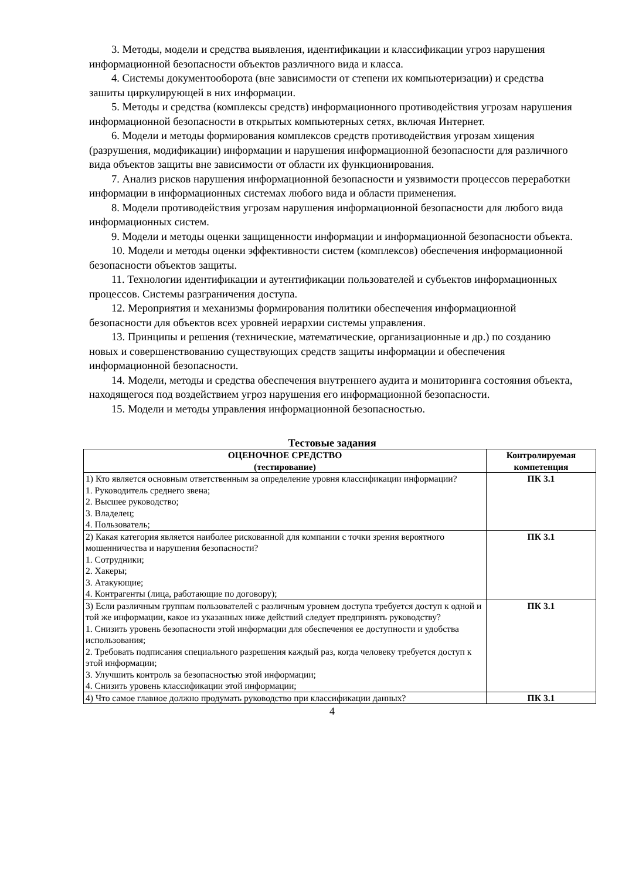3. Методы, модели и средства выявления, идентификации и классификации угроз нарушения информационной безопасности объектов различного вида и класса.
4. Системы документооборота (вне зависимости от степени их компьютеризации) и средства зашиты циркулирующей в них информации.
5. Методы и средства (комплексы средств) информационного противодействия угрозам нарушения информационной безопасности в открытых компьютерных сетях, включая Интернет.
6. Модели и методы формирования комплексов средств противодействия угрозам хищения (разрушения, модификации) информации и нарушения информационной безопасности для различного вида объектов защиты вне зависимости от области их функционирования.
7. Анализ рисков нарушения информационной безопасности и уязвимости процессов переработки информации в информационных системах любого вида и области применения.
8. Модели противодействия угрозам нарушения информационной безопасности для любого вида информационных систем.
9. Модели и методы оценки защищенности информации и информационной безопасности объекта.
10. Модели и методы оценки эффективности систем (комплексов) обеспечения информационной безопасности объектов защиты.
11. Технологии идентификации и аутентификации пользователей и субъектов информационных процессов. Системы разграничения доступа.
12. Мероприятия и механизмы формирования политики обеспечения информационной безопасности для объектов всех уровней иерархии системы управления.
13. Принципы и решения (технические, математические, организационные и др.) по созданию новых и совершенствованию существующих средств защиты информации и обеспечения информационной безопасности.
14. Модели, методы и средства обеспечения внутреннего аудита и мониторинга состояния объекта, находящегося под воздействием угроз нарушения его информационной безопасности.
15. Модели и методы управления информационной безопасностью.
Тестовые задания
| ОЦЕНОЧНОЕ СРЕДСТВО (тестирование) | Контролируемая компетенция |
| --- | --- |
| 1) Кто является основным ответственным за определение уровня классификации информации? 1. Руководитель среднего звена; 2. Высшее руководство; 3. Владелец; 4. Пользователь; | ПК 3.1 |
| 2) Какая категория является наиболее рискованной для компании с точки зрения вероятного мошенничества и нарушения безопасности? 1. Сотрудники; 2. Хакеры; 3. Атакующие; 4. Контрагенты (лица, работающие по договору); | ПК 3.1 |
| 3) Если различным группам пользователей с различным уровнем доступа требуется доступ к одной и той же информации, какое из указанных ниже действий следует предпринять руководству? 1. Снизить уровень безопасности этой информации для обеспечения ее доступности и удобства использования; 2. Требовать подписания специального разрешения каждый раз, когда человеку требуется доступ к этой информации; 3. Улучшить контроль за безопасностью этой информации; 4. Снизить уровень классификации этой информации; | ПК 3.1 |
| 4) Что самое главное должно продумать руководство при классификации данных? | ПК 3.1 |
4